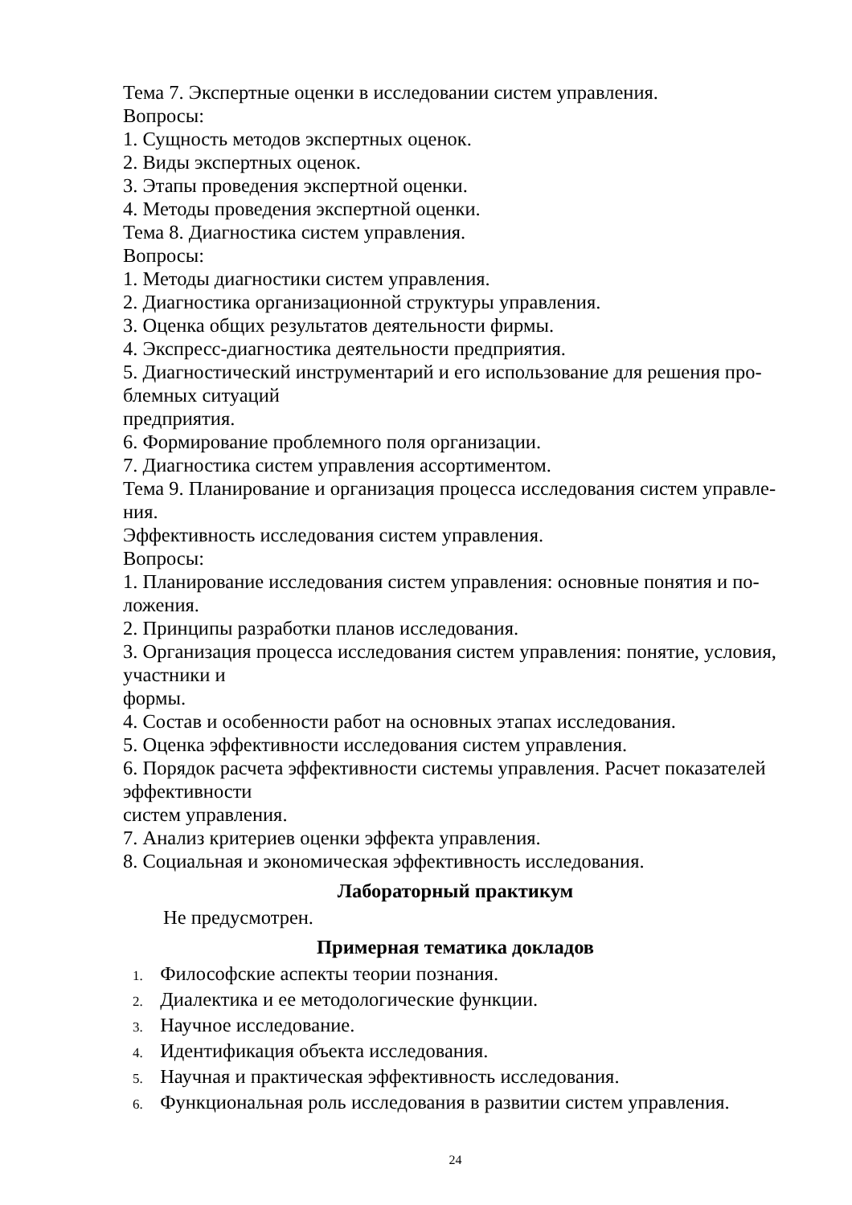Тема 7. Экспертные оценки в исследовании систем управления.
Вопросы:
1. Сущность методов экспертных оценок.
2. Виды экспертных оценок.
3. Этапы проведения экспертной оценки.
4. Методы проведения экспертной оценки.
Тема 8. Диагностика систем управления.
Вопросы:
1. Методы диагностики систем управления.
2. Диагностика организационной структуры управления.
3. Оценка общих результатов деятельности фирмы.
4. Экспресс-диагностика деятельности предприятия.
5. Диагностический инструментарий и его использование для решения про-
блемных ситуаций
предприятия.
6. Формирование проблемного поля организации.
7. Диагностика систем управления ассортиментом.
Тема 9. Планирование и организация процесса исследования систем управле-
ния.
Эффективность исследования систем управления.
Вопросы:
1. Планирование исследования систем управления: основные понятия и по-
ложения.
2. Принципы разработки планов исследования.
3. Организация процесса исследования систем управления: понятие, условия,
участники и
формы.
4. Состав и особенности работ на основных этапах исследования.
5. Оценка эффективности исследования систем управления.
6. Порядок расчета эффективности системы управления. Расчет показателей
эффективности
систем управления.
7. Анализ критериев оценки эффекта управления.
8. Социальная и экономическая эффективность исследования.
Лабораторный практикум
Не предусмотрен.
Примерная тематика докладов
1. Философские аспекты теории познания.
2. Диалектика и ее методологические функции.
3. Научное исследование.
4. Идентификация объекта исследования.
5. Научная и практическая эффективность исследования.
6. Функциональная роль исследования в развитии систем управления.
24